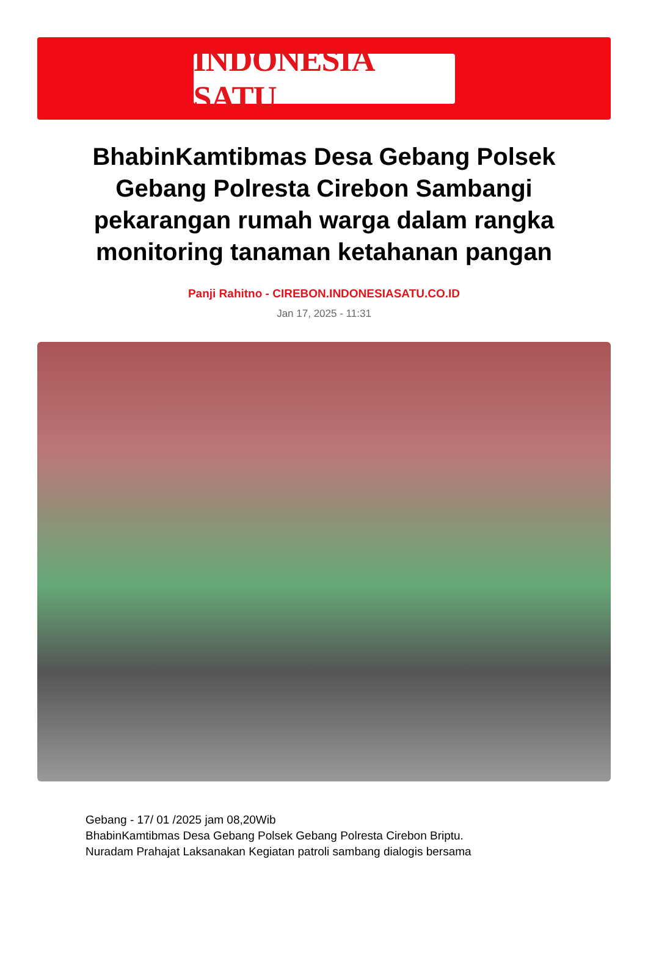INDONESIA SATU
BhabinKamtibmas Desa Gebang Polsek Gebang Polresta Cirebon Sambangi pekarangan rumah warga dalam rangka monitoring tanaman ketahanan pangan
Panji Rahitno - CIREBON.INDONESIASATU.CO.ID
Jan 17, 2025 - 11:31
Gebang - 17/ 01 /2025 jam 08,20Wib
BhabinKamtibmas Desa Gebang Polsek Gebang Polresta Cirebon Briptu.
Nuradam Prahajat Laksanakan Kegiatan patroli sambang dialogis bersama